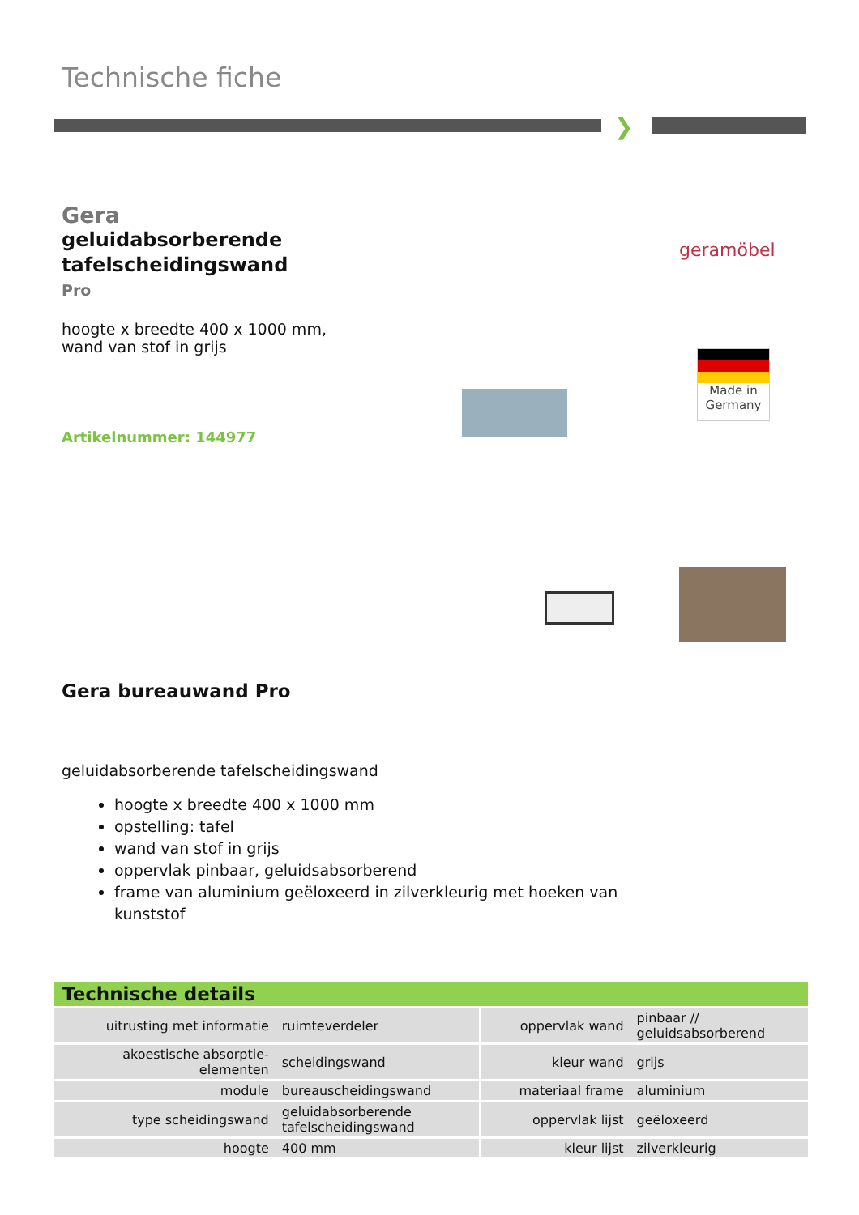Technische fiche
❯
Gera
geluidabsorberende
tafelscheidingswand
Pro
hoogte x breedte 400 x 1000 mm,
wand van stof in grijs
Artikelnummer: 144977
geramöbel
Made in
Germany
Gera bureauwand Pro
geluidabsorberende tafelscheidingswand
hoogte x breedte 400 x 1000 mm
opstelling: tafel
wand van stof in grijs
oppervlak pinbaar, geluidsabsorberend
frame van aluminium geëloxeerd in zilverkleurig met hoeken van kunststof
Technische details
| uitrusting met informatie | ruimteverdeler | oppervlak wand | pinbaar // geluidsabsorberend |
| akoestische absorptie- elementen | scheidingswand | kleur wand | grijs |
| module | bureauscheidingswand | materiaal frame | aluminium |
| type scheidingswand | geluidabsorberende tafelscheidingswand | oppervlak lijst | geëloxeerd |
| hoogte | 400 mm | kleur lijst | zilverkleurig |